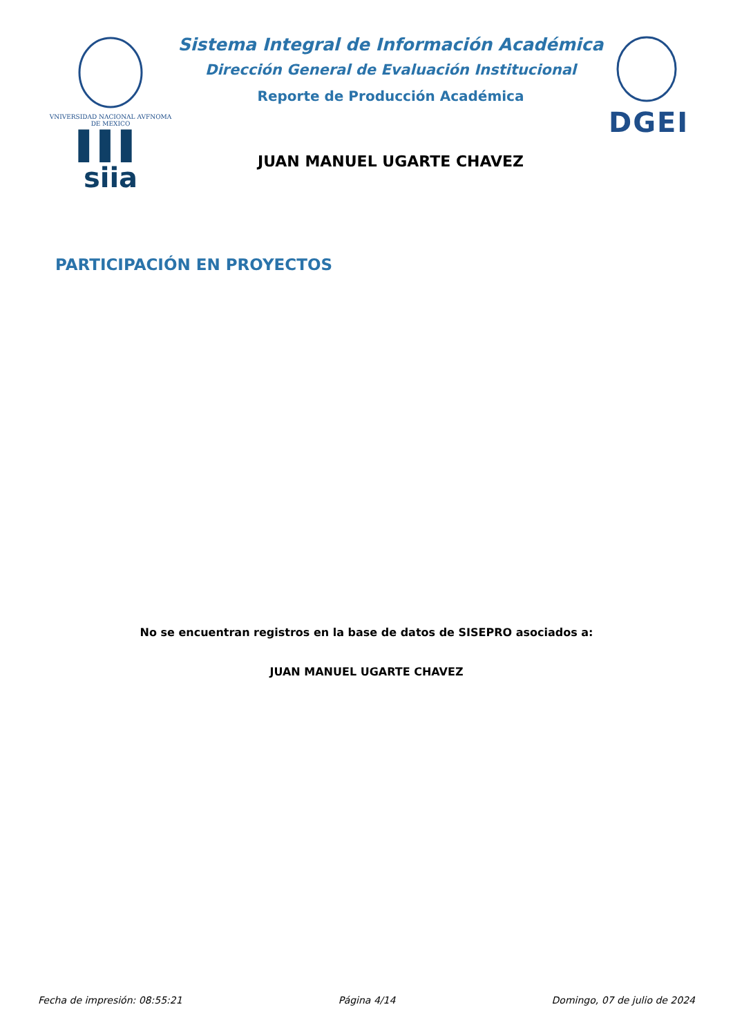VNIVERSIDAD NACIONAL AVFNOMA DE MEXICO
▌▌▌ siia
Sistema Integral de Información Académica
Dirección General de Evaluación Institucional
Reporte de Producción Académica
JUAN MANUEL UGARTE CHAVEZ
DGEI
PARTICIPACIÓN EN PROYECTOS
No se encuentran registros en la base de datos de SISEPRO asociados a:
JUAN MANUEL UGARTE CHAVEZ
Fecha de impresión: 08:55:21 Página 4/14 Domingo, 07 de julio de 2024